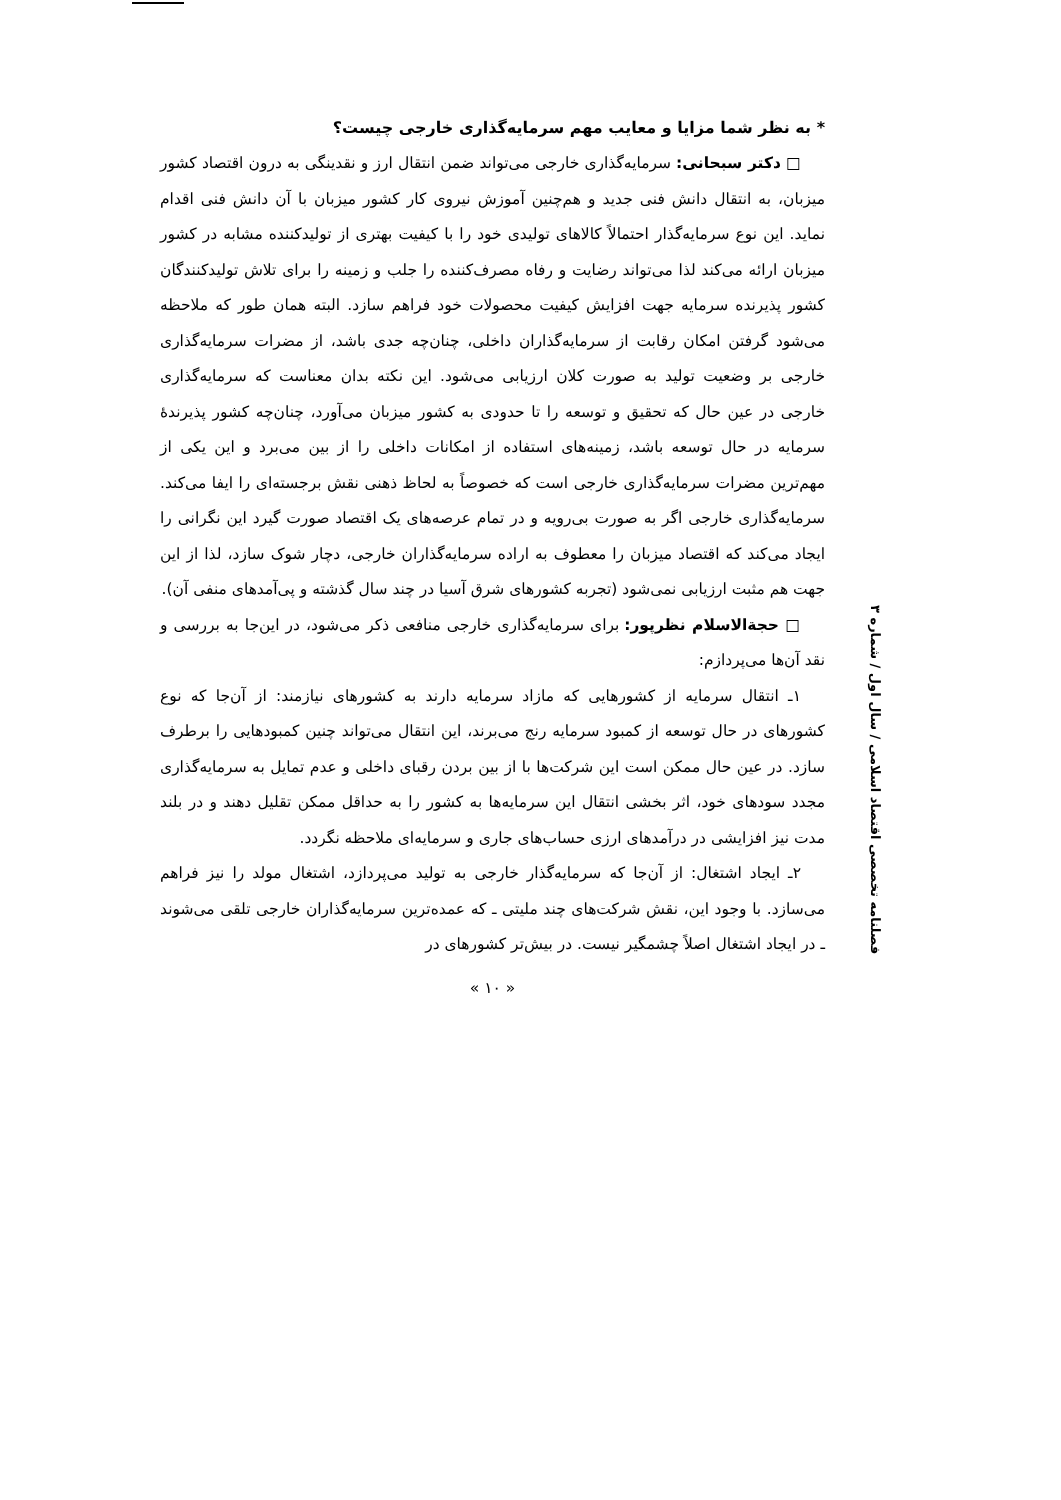* به نظر شما مزایا و معایب مهم سرمایه‌گذاری خارجی چیست؟
□ دکتر سبحانی: سرمایه‌گذاری خارجی می‌تواند ضمن انتقال ارز و نقدینگی به درون اقتصاد کشور میزبان، به انتقال دانش فنی جدید و هم‌چنین آموزش نیروی کار کشور میزبان با آن دانش فنی اقدام نماید. این نوع سرمایه‌گذار احتمالاً کالاهای تولیدی خود را با کیفیت بهتری از تولیدکننده مشابه در کشور میزبان ارائه می‌کند لذا می‌تواند رضایت و رفاه مصرف‌کننده را جلب و زمینه را برای تلاش تولیدکنندگان کشور پذیرنده سرمایه جهت افزایش کیفیت محصولات خود فراهم سازد. البته همان طور که ملاحظه می‌شود گرفتن امکان رقابت از سرمایه‌گذاران داخلی، چنان‌چه جدی باشد، از مضرات سرمایه‌گذاری خارجی بر وضعیت تولید به صورت کلان ارزیابی می‌شود. این نکته بدان معناست که سرمایه‌گذاری خارجی در عین حال که تحقیق و توسعه را تا حدودی به کشور میزبان می‌آورد، چنان‌چه کشور پذیرندهٔ سرمایه در حال توسعه باشد، زمینه‌های استفاده از امکانات داخلی را از بین می‌برد و این یکی از مهم‌ترین مضرات سرمایه‌گذاری خارجی است که خصوصاً به لحاظ ذهنی نقش برجسته‌ای را ایفا می‌کند. سرمایه‌گذاری خارجی اگر به صورت بی‌رویه و در تمام عرصه‌های یک اقتصاد صورت گیرد این نگرانی را ایجاد می‌کند که اقتصاد میزبان را معطوف به اراده سرمایه‌گذاران خارجی، دچار شوک سازد، لذا از این جهت هم مثبت ارزیابی نمی‌شود (تجربه کشورهای شرق آسیا در چند سال گذشته و پی‌آمدهای منفی آن).
□ حجة‌الاسلام نظرپور: برای سرمایه‌گذاری خارجی منافعی ذکر می‌شود، در این‌جا به بررسی و نقد آن‌ها می‌پردازم:
۱ـ انتقال سرمایه از کشورهایی که مازاد سرمایه دارند به کشورهای نیازمند: از آن‌جا که نوع کشورهای در حال توسعه از کمبود سرمایه رنج می‌برند، این انتقال می‌تواند چنین کمبودهایی را برطرف سازد. در عین حال ممکن است این شرکت‌ها با از بین بردن رقبای داخلی و عدم تمایل به سرمایه‌گذاری مجدد سودهای خود، اثر بخشی انتقال این سرمایه‌ها به کشور را به حداقل ممکن تقلیل دهند و در بلند مدت نیز افزایشی در درآمدهای ارزی حساب‌های جاری و سرمایه‌ای ملاحظه نگردد.
۲ـ ایجاد اشتغال: از آن‌جا که سرمایه‌گذار خارجی به تولید می‌پردازد، اشتغال مولد را نیز فراهم می‌سازد. با وجود این، نقش شرکت‌های چند ملیتی ـ که عمده‌ترین سرمایه‌گذاران خارجی تلقی می‌شوند ـ در ایجاد اشتغال اصلاً چشمگیر نیست. در بیش‌تر کشورهای در
« ۱۰ »
فصلنامه تخصصی اقتصاد اسلامی / سال اول / شماره ۳